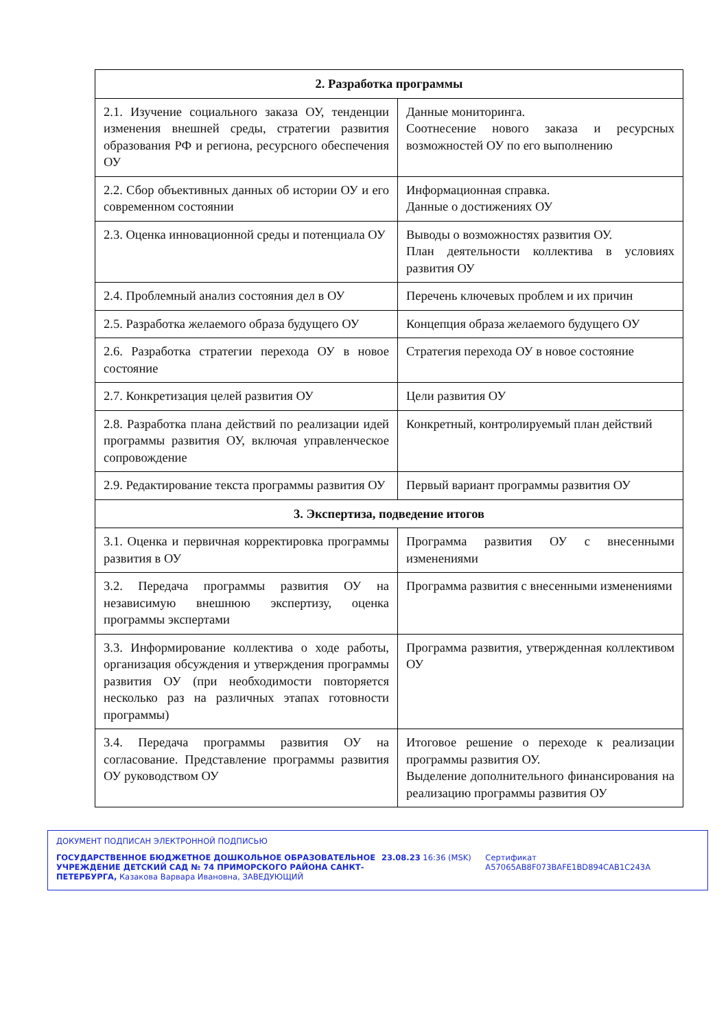| 2. Разработка программы | |
| --- | --- |
| 2.1. Изучение социального заказа ОУ, тенденции изменения внешней среды, стратегии развития образования РФ и региона, ресурсного обеспечения ОУ | Данные мониторинга. Соотнесение нового заказа и ресурсных возможностей ОУ по его выполнению |
| 2.2. Сбор объективных данных об истории ОУ и его современном состоянии | Информационная справка. Данные о достижениях ОУ |
| 2.3. Оценка инновационной среды и потенциала ОУ | Выводы о возможностях развития ОУ. План деятельности коллектива в условиях развития ОУ |
| 2.4. Проблемный анализ состояния дел в ОУ | Перечень ключевых проблем и их причин |
| 2.5. Разработка желаемого образа будущего ОУ | Концепция образа желаемого будущего ОУ |
| 2.6. Разработка стратегии перехода ОУ в новое состояние | Стратегия перехода ОУ в новое состояние |
| 2.7. Конкретизация целей развития ОУ | Цели развития ОУ |
| 2.8. Разработка плана действий по реализации идей программы развития ОУ, включая управленческое сопровождение | Конкретный, контролируемый план действий |
| 2.9. Редактирование текста программы развития ОУ | Первый вариант программы развития ОУ |
| 3. Экспертиза, подведение итогов | |
| 3.1. Оценка и первичная корректировка программы развития в ОУ | Программа развития ОУ с внесенными изменениями |
| 3.2. Передача программы развития ОУ на независимую внешнюю экспертизу, оценка программы экспертами | Программа развития с внесенными изменениями |
| 3.3. Информирование коллектива о ходе работы, организация обсуждения и утверждения программы развития ОУ (при необходимости повторяется несколько раз на различных этапах готовности программы) | Программа развития, утвержденная коллективом ОУ |
| 3.4. Передача программы развития ОУ на согласование. Представление программы развития ОУ руководством ОУ | Итоговое решение о переходе к реализации программы развития ОУ. Выделение дополнительного финансирования на реализацию программы развития ОУ |
ДОКУМЕНТ ПОДПИСАН ЭЛЕКТРОННОЙ ПОДПИСЬЮ
ГОСУДАРСТВЕННОЕ БЮДЖЕТНОЕ ДОШКОЛЬНОЕ ОБРАЗОВАТЕЛЬНОЕ УЧРЕЖДЕНИЕ ДЕТСКИЙ САД № 74 ПРИМОРСКОГО РАЙОНА САНКТ-ПЕТЕРБУРГА, Казакова Варвара Ивановна, ЗАВЕДУЮЩИЙ
23.08.23 16:36 (MSK) Сертификат A57065AB8F073BAFE1BD894CAB1C243A